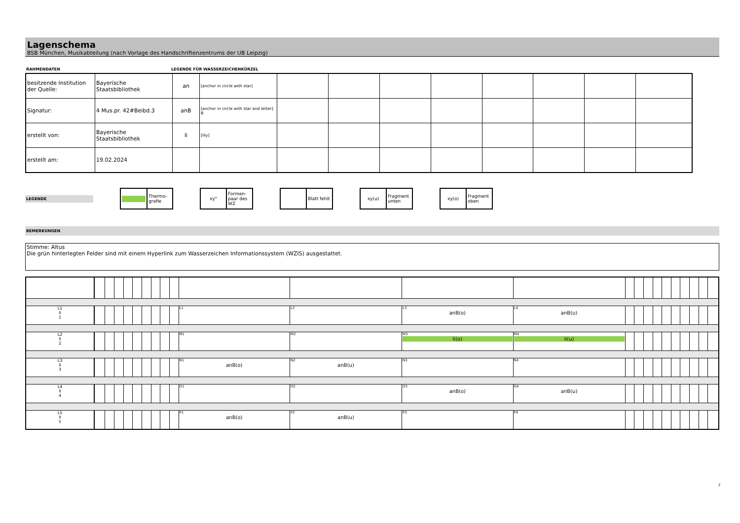Lagenschema
BSB München, Musikabteilung (nach Vorlage des Handschriftenzentrums der UB Leipzig)
RAHMENDATEN LEGENDE FÜR WASSERZEICHENKÜRZEL
| besitzende Institution der Quelle: | Bayerische Staatsbibliothek | an | [anchor in circle with star] | | | | | | | | |
| Signatur: | 4 Mus.pr. 42#Beibd.3 | anB | [anchor in circle with star and letter] B | | | | | | | | |
| erstellt von: | Bayerische Staatsbibliothek | li | [lily] | | | | | | | | |
| erstellt am: | 19.02.2024 | | | | | | | | | | |
LEGENDE
Thermo-grafie
xy" Formen-paar des WZ
Blatt fehlt
xy(u) Fragment unten
xy(o) Fragment oben
BEMERKUNGEN
Stimme: Altus
Die grün hinterlegten Felder sind mit einem Hyperlink zum Wasserzeichen Informationssystem (WZIS) ausgestattet.
| L1 II 1 | | | | | | | | | | L1 | L2 | L3 anB(o) | L4 anB(u) | | | | | | | | | | |
| L2 II 2 | | | | | | | | | | M1 | M2 | M3 li(o) | M4 li(u) | | | | | | | | | | |
| L3 II 3 | | | | | | | | | | N1 anB(o) | N2 anB(u) | N3 | N4 | | | | | | | | | | |
| L4 II 4 | | | | | | | | | | O1 | O2 | O3 anB(o) | O4 anB(u) | | | | | | | | | | |
| L5 II 5 | | | | | | | | | | P1 anB(o) | P2 anB(u) | P3 | P4 | | | | | | | | | | |
2